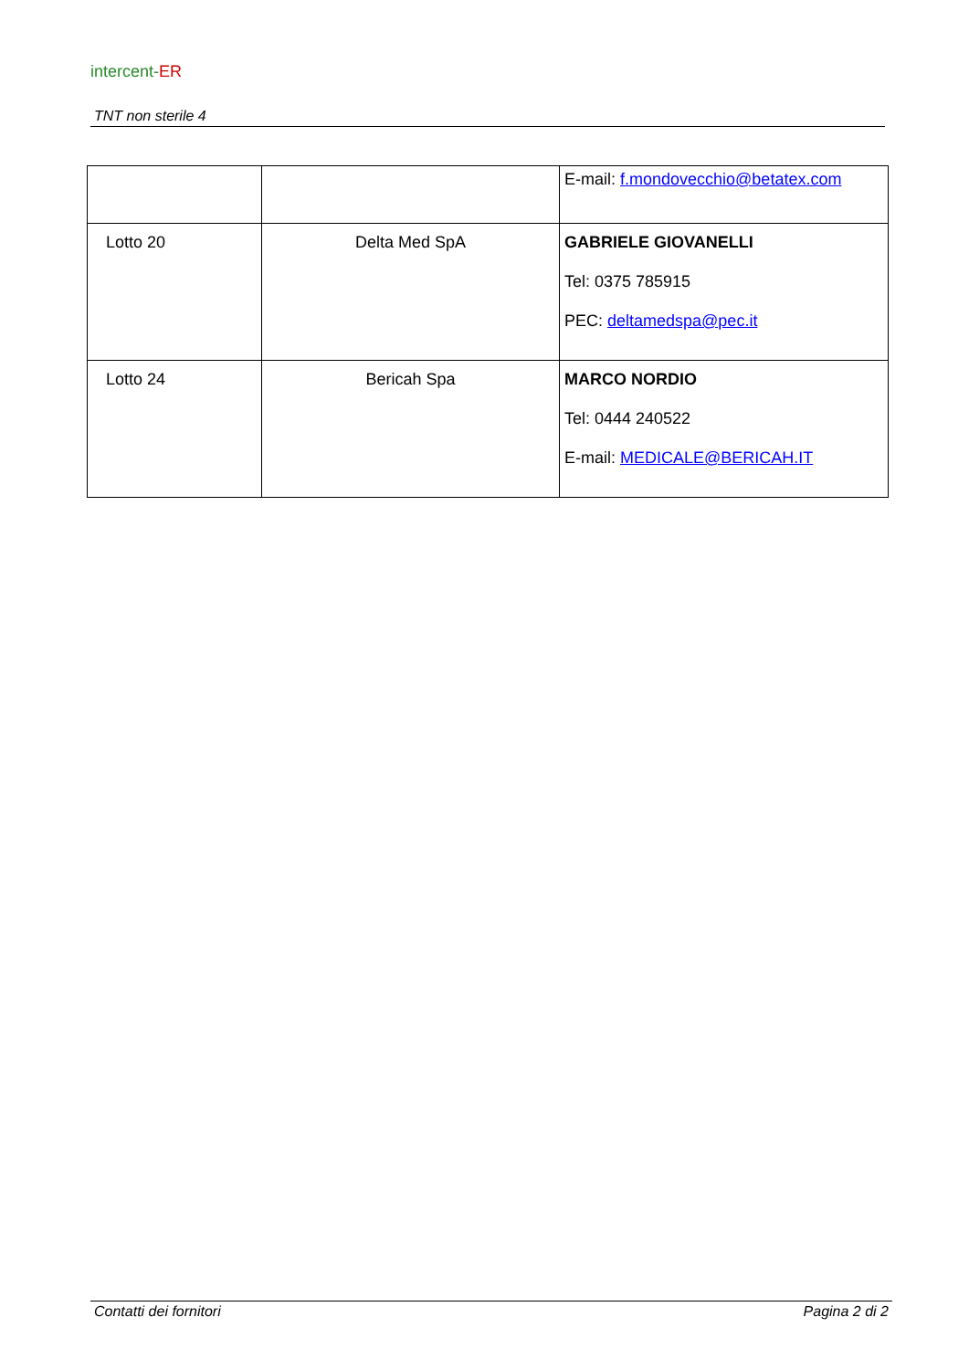intercent-ER
TNT non sterile 4
| | | E-mail: f.mondovecchio@betatex.com |
| Lotto 20 | Delta Med SpA | GABRIELE GIOVANELLI Tel: 0375 785915 PEC: deltamedspa@pec.it |
| Lotto 24 | Bericah Spa | MARCO NORDIO Tel: 0444 240522 E-mail: MEDICALE@BERICAH.IT |
Contatti dei fornitori Pagina 2 di 2